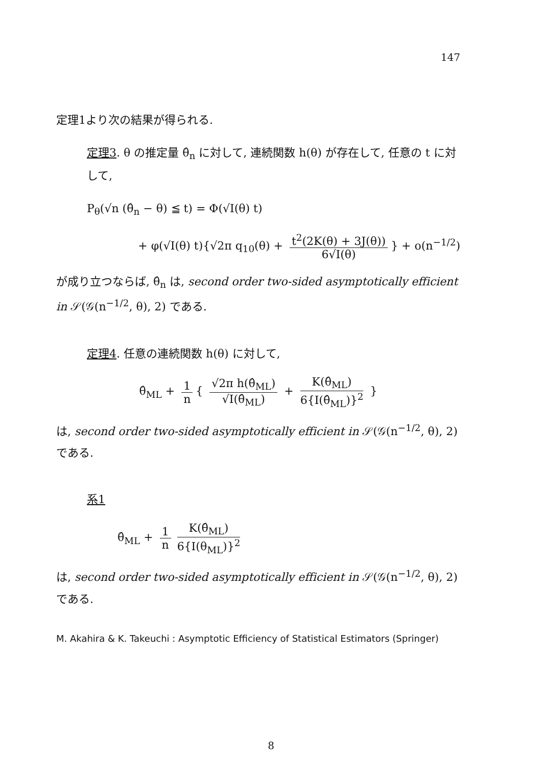147
定理1より次の結果が得られる.
定理3. θ の推定量 θ̂<sub>n</sub> に対して, 連続関数 h(θ) が存在して, 任意の t に対して,
P<sub>θ</sub>(√n (θ̂<sub>n</sub> − θ) ≦ t) = Φ(√I(θ) t)
+ φ(√I(θ) t){√2π q<sub>10</sub>(θ) + t<sup>2</sup>(2K(θ) + 3J(θ)) 6√I(θ) } + o(n<sup>−1/2</sup>)
が成り立つならば, θ̂<sub>n</sub> は, second order two-sided asymptotically efficient in 𝒮(𝒢(n<sup>−1/2</sup>, θ), 2) である.
定理4. 任意の連続関数 h(θ) に対して,
θ̂<sub>ML</sub> + 1 n { √2π h(θ̂<sub>ML</sub>) √I(θ̂<sub>ML</sub>) + K(θ̂<sub>ML</sub>) 6{I(θ̂<sub>ML</sub>)}<sup>2</sup> }
は, second order two-sided asymptotically efficient in 𝒮(𝒢(n<sup>−1/2</sup>, θ), 2) である.
系1
θ̂<sub>ML</sub> + 1 n K(θ̂<sub>ML</sub>) 6{I(θ<sub>ML</sub>)}<sup>2</sup>
は, second order two-sided asymptotically efficient in 𝒮(𝒢(n<sup>−1/2</sup>, θ), 2) である.
M. Akahira & K. Takeuchi : Asymptotic Efficiency of Statistical Estimators (Springer)
8